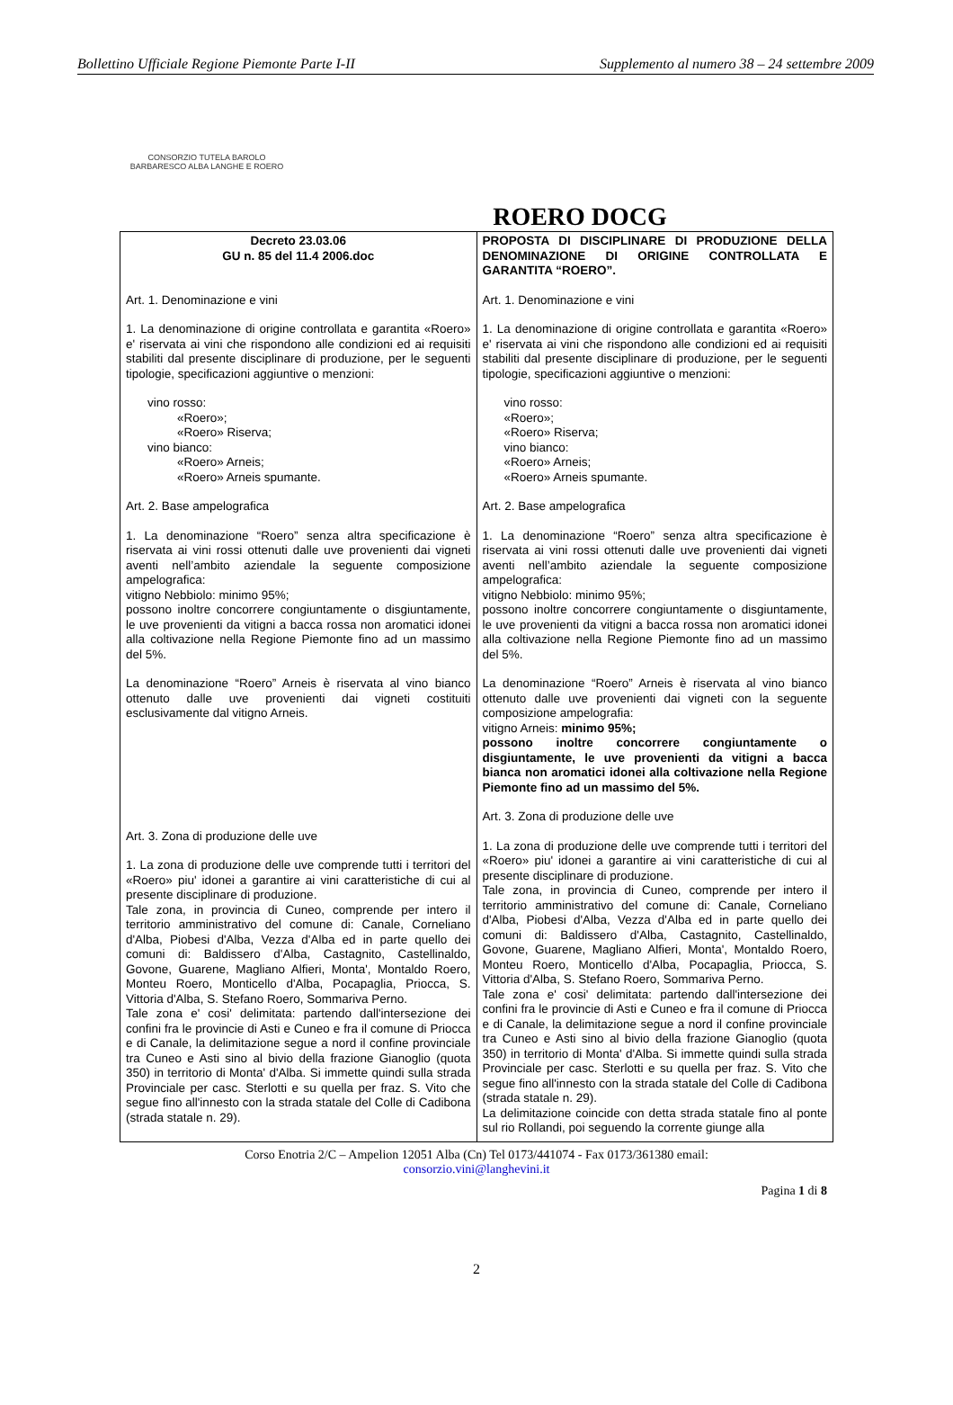Bollettino Ufficiale Regione Piemonte Parte I-II Supplemento al numero 38 – 24 settembre 2009
CONSORZIO TUTELA BAROLO BARBARESCO ALBA LANGHE E ROERO
ROERO DOCG
| Decreto 23.03.06 GU n. 85 del 11.4 2006.doc Art. 1. Denominazione e vini 1. La denominazione di origine controllata e garantita «Roero» e' riservata ai vini che rispondono alle condizioni ed ai requisiti stabiliti dal presente disciplinare di produzione, per le seguenti tipologie, specificazioni aggiuntive o menzioni: vino rosso: «Roero»; «Roero» Riserva; vino bianco: «Roero» Arneis; «Roero» Arneis spumante. Art. 2. Base ampelografica 1. La denominazione “Roero” senza altra specificazione è riservata ai vini rossi ottenuti dalle uve provenienti dai vigneti aventi nell’ambito aziendale la seguente composizione ampelografica: vitigno Nebbiolo: minimo 95%; possono inoltre concorrere congiuntamente o disgiuntamente, le uve provenienti da vitigni a bacca rossa non aromatici idonei alla coltivazione nella Regione Piemonte fino ad un massimo del 5%. La denominazione “Roero” Arneis è riservata al vino bianco ottenuto dalle uve provenienti dai vigneti costituiti esclusivamente dal vitigno Arneis. Art. 3. Zona di produzione delle uve 1. La zona di produzione delle uve comprende tutti i territori del «Roero» piu' idonei a garantire ai vini caratteristiche di cui al presente disciplinare di produzione. Tale zona, in provincia di Cuneo, comprende per intero il territorio amministrativo del comune di: Canale, Corneliano d'Alba, Piobesi d'Alba, Vezza d'Alba ed in parte quello dei comuni di: Baldissero d'Alba, Castagnito, Castellinaldo, Govone, Guarene, Magliano Alfieri, Monta', Montaldo Roero, Monteu Roero, Monticello d'Alba, Pocapaglia, Priocca, S. Vittoria d'Alba, S. Stefano Roero, Sommariva Perno. Tale zona e' cosi' delimitata: partendo dall'intersezione dei confini fra le provincie di Asti e Cuneo e fra il comune di Priocca e di Canale, la delimitazione segue a nord il confine provinciale tra Cuneo e Asti sino al bivio della frazione Gianoglio (quota 350) in territorio di Monta' d'Alba. Si immette quindi sulla strada Provinciale per casc. Sterlotti e su quella per fraz. S. Vito che segue fino all'innesto con la strada statale del Colle di Cadibona (strada statale n. 29). | PROPOSTA DI DISCIPLINARE DI PRODUZIONE DELLA DENOMINAZIONE DI ORIGINE CONTROLLATA E GARANTITA “ROERO”. Art. 1. Denominazione e vini 1. La denominazione di origine controllata e garantita «Roero» e' riservata ai vini che rispondono alle condizioni ed ai requisiti stabiliti dal presente disciplinare di produzione, per le seguenti tipologie, specificazioni aggiuntive o menzioni: vino rosso: «Roero»; «Roero» Riserva; vino bianco: «Roero» Arneis; «Roero» Arneis spumante. Art. 2. Base ampelografica 1. La denominazione “Roero” senza altra specificazione è riservata ai vini rossi ottenuti dalle uve provenienti dai vigneti aventi nell’ambito aziendale la seguente composizione ampelografica: vitigno Nebbiolo: minimo 95%; possono inoltre concorrere congiuntamente o disgiuntamente, le uve provenienti da vitigni a bacca rossa non aromatici idonei alla coltivazione nella Regione Piemonte fino ad un massimo del 5%. La denominazione “Roero” Arneis è riservata al vino bianco ottenuto dalle uve provenienti dai vigneti con la seguente composizione ampelografia: vitigno Arneis: minimo 95%; possono inoltre concorrere congiuntamente o disgiuntamente, le uve provenienti da vitigni a bacca bianca non aromatici idonei alla coltivazione nella Regione Piemonte fino ad un massimo del 5%. Art. 3. Zona di produzione delle uve 1. La zona di produzione delle uve comprende tutti i territori del «Roero» piu' idonei a garantire ai vini caratteristiche di cui al presente disciplinare di produzione. Tale zona, in provincia di Cuneo, comprende per intero il territorio amministrativo del comune di: Canale, Corneliano d'Alba, Piobesi d'Alba, Vezza d'Alba ed in parte quello dei comuni di: Baldissero d'Alba, Castagnito, Castellinaldo, Govone, Guarene, Magliano Alfieri, Monta', Montaldo Roero, Monteu Roero, Monticello d'Alba, Pocapaglia, Priocca, S. Vittoria d'Alba, S. Stefano Roero, Sommariva Perno. Tale zona e' cosi' delimitata: partendo dall'intersezione dei confini fra le provincie di Asti e Cuneo e fra il comune di Priocca e di Canale, la delimitazione segue a nord il confine provinciale tra Cuneo e Asti sino al bivio della frazione Gianoglio (quota 350) in territorio di Monta' d'Alba. Si immette quindi sulla strada Provinciale per casc. Sterlotti e su quella per fraz. S. Vito che segue fino all'innesto con la strada statale del Colle di Cadibona (strada statale n. 29). La delimitazione coincide con detta strada statale fino al ponte sul rio Rollandi, poi seguendo la corrente giunge alla |
Corso Enotria 2/C – Ampelion 12051 Alba (Cn) Tel 0173/441074 - Fax 0173/361380 email:
consorzio.vini@langhevini.it
Pagina 1 di 8
2